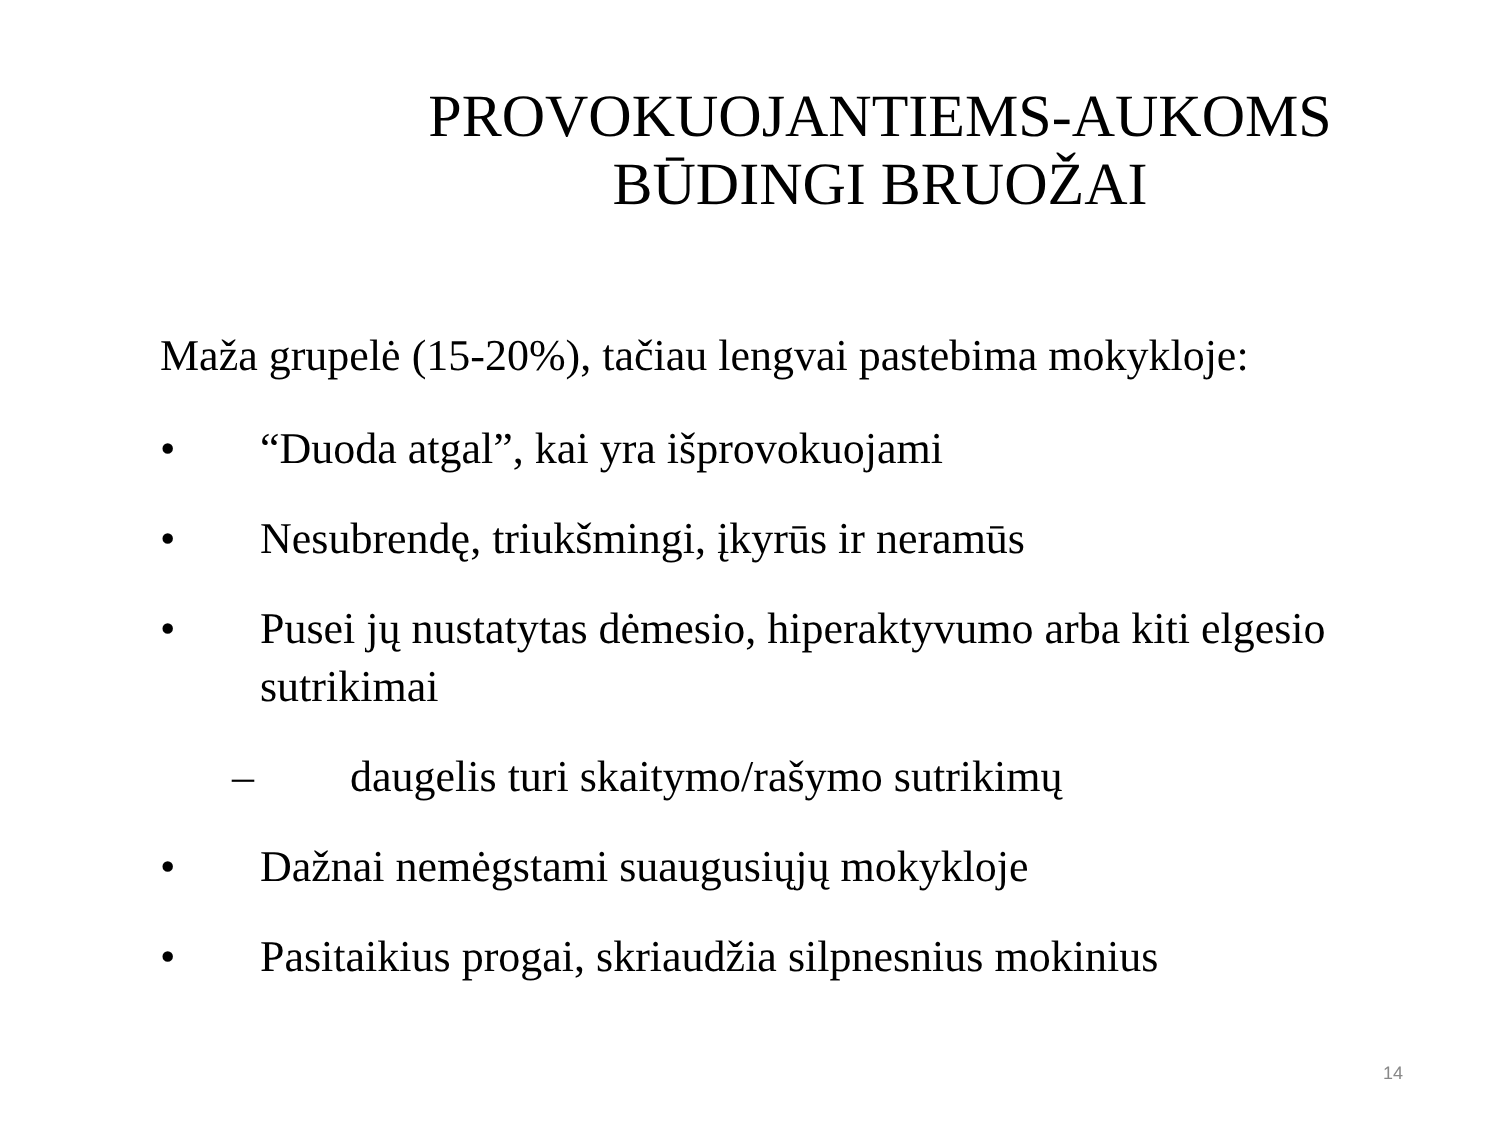PROVOKUOJANTIEMS-AUKOMS BŪDINGI BRUOŽAI
Maža grupelė (15-20%), tačiau lengvai pastebima mokykloje:
• “Duoda atgal”, kai yra išprovokuojami
• Nesubrendę, triukšmingi, įkyrūs ir neramūs
• Pusei jų nustatytas dėmesio, hiperaktyvumo arba kiti elgesio sutrikimai
– daugelis turi skaitymo/rašymo sutrikimų
• Dažnai nemėgstami suaugusiųjų mokykloje
• Pasitaikius progai, skriaudžia silpnesnius mokinius
14